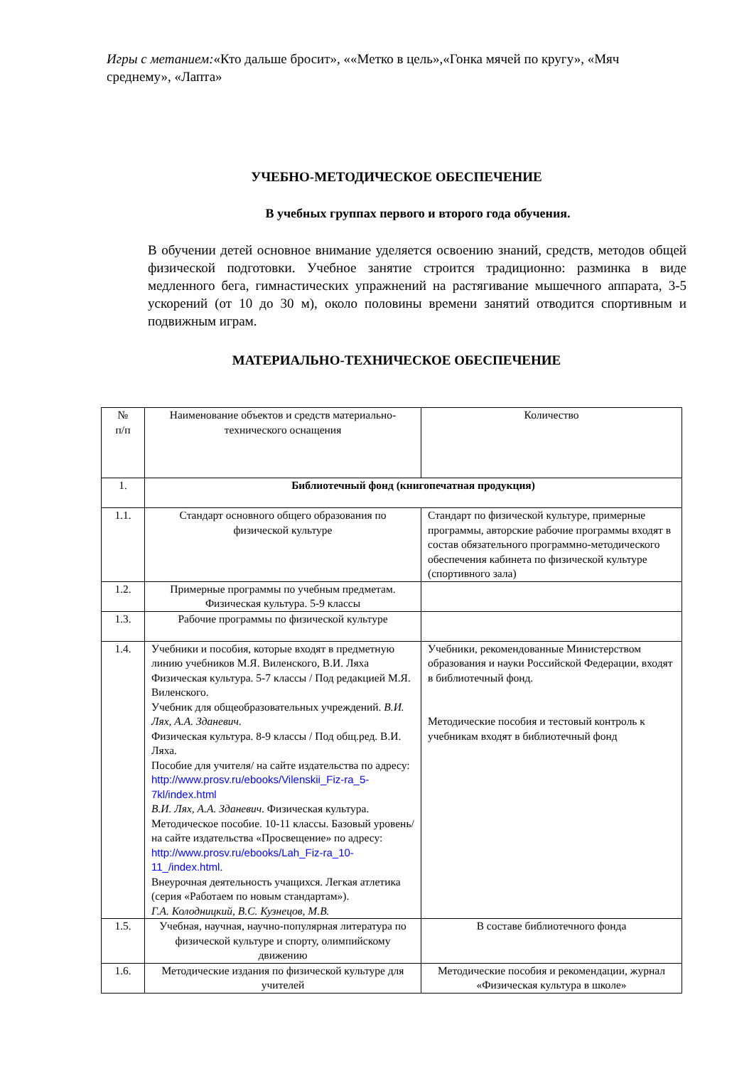Игры с метанием:«Кто дальше бросит», ««Метко в цель»,«Гонка мячей по кругу», «Мяч среднему», «Лапта»
УЧЕБНО-МЕТОДИЧЕСКОЕ ОБЕСПЕЧЕНИЕ
В учебных группах первого и второго года обучения.
В обучении детей основное внимание уделяется освоению знаний, средств, методов общей физической подготовки. Учебное занятие строится традиционно: разминка в виде медленного бега, гимнастических упражнений на растягивание мышечного аппарата, 3-5 ускорений (от 10 до 30 м), около половины времени занятий отводится спортивным и подвижным играм.
МАТЕРИАЛЬНО-ТЕХНИЧЕСКОЕ ОБЕСПЕЧЕНИЕ
| № п/п | Наименование объектов и средств материально-технического оснащения | Количество |
| 1. | Библиотечный фонд (книгопечатная продукция) | |
| 1.1. | Стандарт основного общего образования по физической культуре | Стандарт по физической культуре, примерные программы, авторские рабочие программы входят в состав обязательного программно-методического обеспечения кабинета по физической культуре (спортивного зала) |
| 1.2. | Примерные программы по учебным предметам. Физическая культура. 5-9 классы | |
| 1.3. | Рабочие программы по физической культуре | |
| 1.4. | Учебники и пособия, которые входят в предметную линию учебников М.Я. Виленского, В.И. Ляха Физическая культура. 5-7 классы / Под редакцией М.Я. Виленского. Учебник для общеобразовательных учреждений. В.И. Лях, А.А. Зданевич . Физическая культура. 8-9 классы / Под общ.ред. В.И. Ляха. Пособие для учителя/ на сайте издательства по адресу: http://www.prosv.ru/ebooks/Vilenskii_Fiz-ra_5-7kl/index.html В.И. Лях, А.А. Зданевич . Физическая культура. Методическое пособие. 10-11 классы. Базовый уровень/ на сайте издательства «Просвещение» по адресу: http://www.prosv.ru/ebooks/Lah_Fiz-ra_10-11_/index.html . Внеурочная деятельность учащихся. Легкая атлетика (серия «Работаем по новым стандартам»). Г.А. Колодницкий, В.С. Кузнецов, М.В. | Учебники, рекомендованные Министерством образования и науки Российской Федерации, входят в библиотечный фонд. Методические пособия и тестовый контроль к учебникам входят в библиотечный фонд |
| 1.5. | Учебная, научная, научно-популярная литература по физической культуре и спорту, олимпийскому движению | В составе библиотечного фонда |
| 1.6. | Методические издания по физической культуре для учителей | Методические пособия и рекомендации, журнал «Физическая культура в школе» |